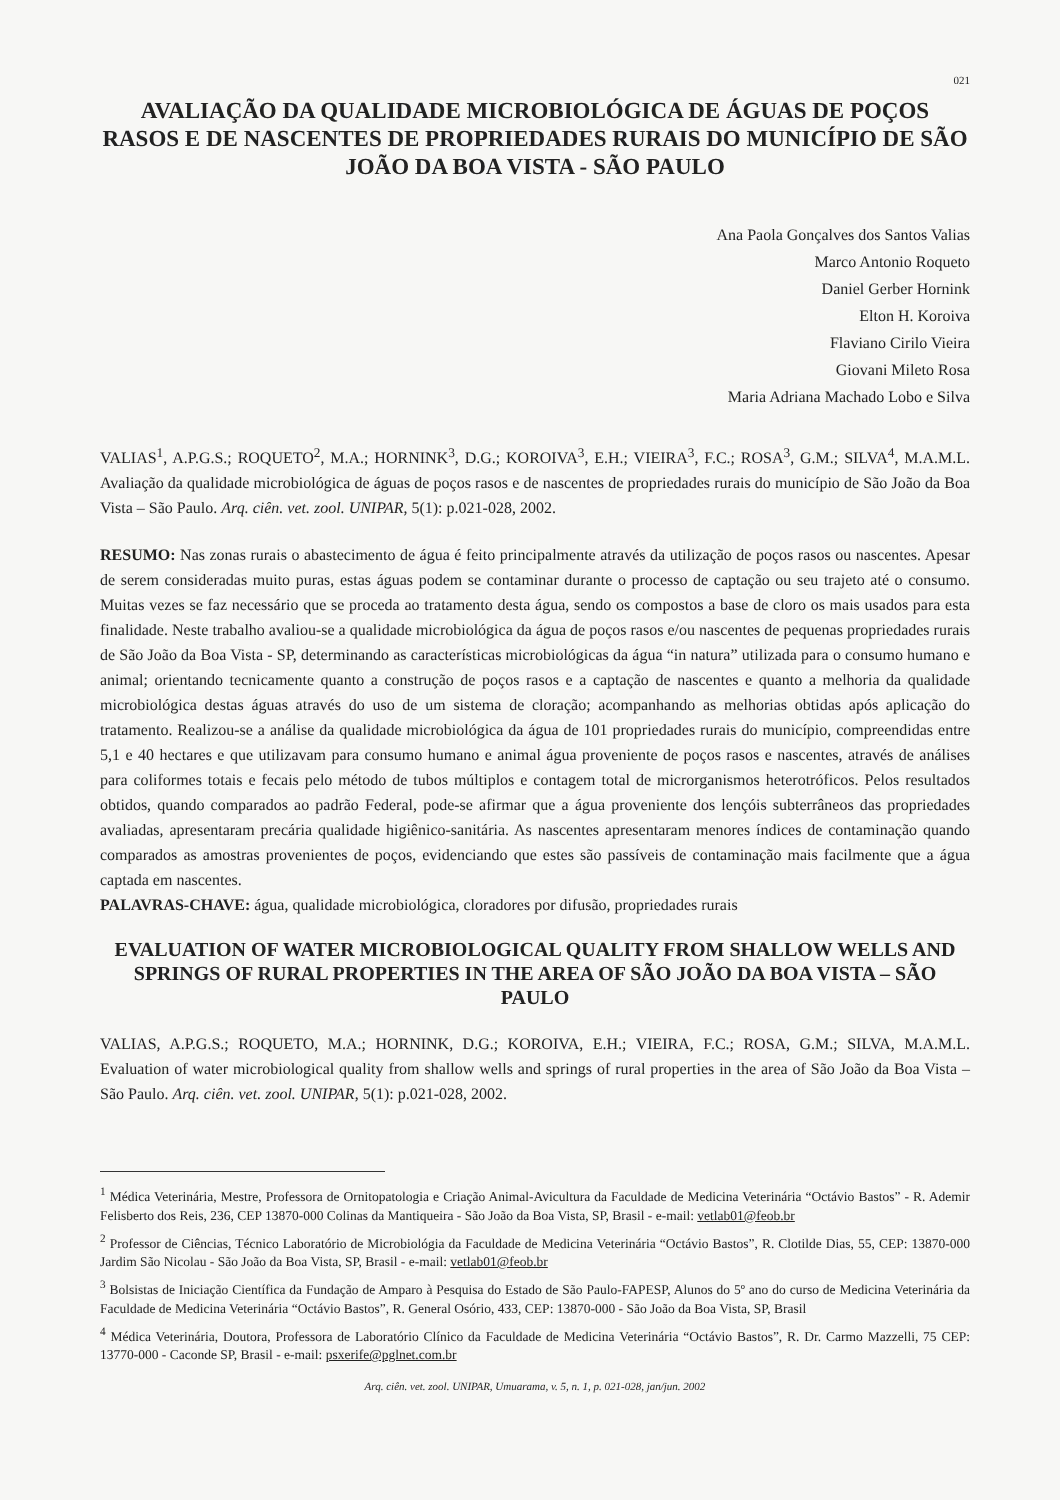021
AVALIAÇÃO DA QUALIDADE MICROBIOLÓGICA DE ÁGUAS DE POÇOS RASOS E DE NASCENTES DE PROPRIEDADES RURAIS DO MUNICÍPIO DE SÃO JOÃO DA BOA VISTA - SÃO PAULO
Ana Paola Gonçalves dos Santos Valias
Marco Antonio Roqueto
Daniel Gerber Hornink
Elton H. Koroiva
Flaviano Cirilo Vieira
Giovani Mileto Rosa
Maria Adriana Machado Lobo e Silva
VALIAS<sup>1</sup>, A.P.G.S.; ROQUETO<sup>2</sup>, M.A.; HORNINK<sup>3</sup>, D.G.; KOROIVA<sup>3</sup>, E.H.; VIEIRA<sup>3</sup>, F.C.; ROSA<sup>3</sup>, G.M.; SILVA<sup>4</sup>, M.A.M.L. Avaliação da qualidade microbiológica de águas de poços rasos e de nascentes de propriedades rurais do município de São João da Boa Vista – São Paulo. Arq. ciên. vet. zool. UNIPAR, 5(1): p.021-028, 2002.
RESUMO: Nas zonas rurais o abastecimento de água é feito principalmente através da utilização de poços rasos ou nascentes. Apesar de serem consideradas muito puras, estas águas podem se contaminar durante o processo de captação ou seu trajeto até o consumo. Muitas vezes se faz necessário que se proceda ao tratamento desta água, sendo os compostos a base de cloro os mais usados para esta finalidade. Neste trabalho avaliou-se a qualidade microbiológica da água de poços rasos e/ou nascentes de pequenas propriedades rurais de São João da Boa Vista - SP, determinando as características microbiológicas da água “in natura” utilizada para o consumo humano e animal; orientando tecnicamente quanto a construção de poços rasos e a captação de nascentes e quanto a melhoria da qualidade microbiológica destas águas através do uso de um sistema de cloração; acompanhando as melhorias obtidas após aplicação do tratamento. Realizou-se a análise da qualidade microbiológica da água de 101 propriedades rurais do município, compreendidas entre 5,1 e 40 hectares e que utilizavam para consumo humano e animal água proveniente de poços rasos e nascentes, através de análises para coliformes totais e fecais pelo método de tubos múltiplos e contagem total de microrganismos heterotróficos. Pelos resultados obtidos, quando comparados ao padrão Federal, pode-se afirmar que a água proveniente dos lençóis subterrâneos das propriedades avaliadas, apresentaram precária qualidade higiênico-sanitária. As nascentes apresentaram menores índices de contaminação quando comparados as amostras provenientes de poços, evidenciando que estes são passíveis de contaminação mais facilmente que a água captada em nascentes.
PALAVRAS-CHAVE: água, qualidade microbiológica, cloradores por difusão, propriedades rurais
EVALUATION OF WATER MICROBIOLOGICAL QUALITY FROM SHALLOW WELLS AND SPRINGS OF RURAL PROPERTIES IN THE AREA OF SÃO JOÃO DA BOA VISTA – SÃO PAULO
VALIAS, A.P.G.S.; ROQUETO, M.A.; HORNINK, D.G.; KOROIVA, E.H.; VIEIRA, F.C.; ROSA, G.M.; SILVA, M.A.M.L. Evaluation of water microbiological quality from shallow wells and springs of rural properties in the area of São João da Boa Vista – São Paulo. Arq. ciên. vet. zool. UNIPAR, 5(1): p.021-028, 2002.
<sup>1</sup> Médica Veterinária, Mestre, Professora de Ornitopatologia e Criação Animal-Avicultura da Faculdade de Medicina Veterinária “Octávio Bastos” - R. Ademir Felisberto dos Reis, 236, CEP 13870-000 Colinas da Mantiqueira - São João da Boa Vista, SP, Brasil - e-mail: vetlab01@feob.br
<sup>2</sup> Professor de Ciências, Técnico Laboratório de Microbiológia da Faculdade de Medicina Veterinária “Octávio Bastos”, R. Clotilde Dias, 55, CEP: 13870-000 Jardim São Nicolau - São João da Boa Vista, SP, Brasil - e-mail: vetlab01@feob.br
<sup>3</sup> Bolsistas de Iniciação Científica da Fundação de Amparo à Pesquisa do Estado de São Paulo-FAPESP, Alunos do 5º ano do curso de Medicina Veterinária da Faculdade de Medicina Veterinária “Octávio Bastos”, R. General Osório, 433, CEP: 13870-000 - São João da Boa Vista, SP, Brasil
<sup>4</sup> Médica Veterinária, Doutora, Professora de Laboratório Clínico da Faculdade de Medicina Veterinária “Octávio Bastos”, R. Dr. Carmo Mazzelli, 75 CEP: 13770-000 - Caconde SP, Brasil - e-mail: psxerife@pglnet.com.br
Arq. ciên. vet. zool. UNIPAR, Umuarama, v. 5, n. 1, p. 021-028, jan/jun. 2002